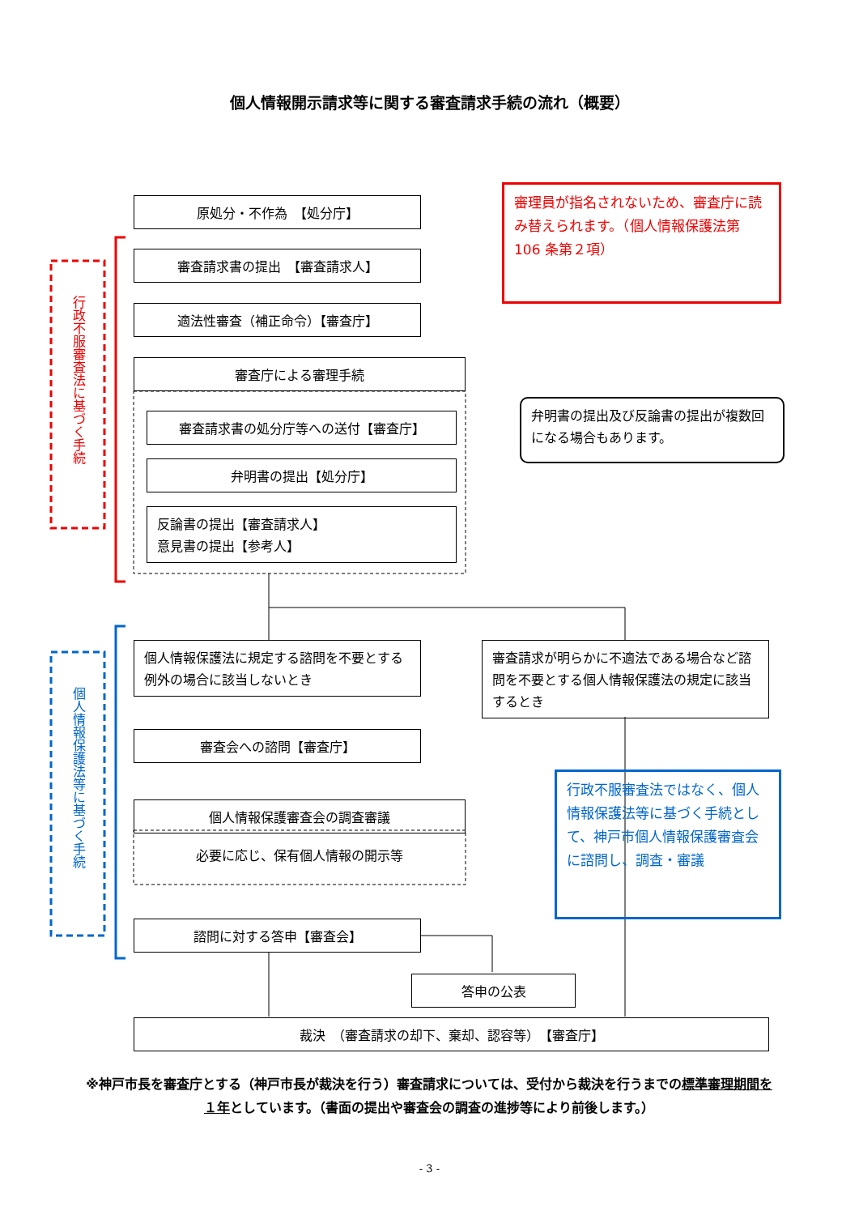個人情報開示請求等に関する審査請求手続の流れ（概要）
行政不服審査法に基づく手続
個人情報保護法等に基づく手続
原処分・不作為　【処分庁】
審査請求書の提出　【審査請求人】
適法性審査（補正命令）【審査庁】
審査庁による審理手続
審査請求書の処分庁等への送付【審査庁】
弁明書の提出【処分庁】
反論書の提出【審査請求人】
意見書の提出【参考人】
審理員が指名されないため、審査庁に読み替えられます。（個人情報保護法第 106 条第２項）
弁明書の提出及び反論書の提出が複数回になる場合もあります。
個人情報保護法に規定する諮問を不要とする例外の場合に該当しないとき
審査請求が明らかに不適法である場合など諮問を不要とする個人情報保護法の規定に該当するとき
審査会への諮問【審査庁】
個人情報保護審査会の調査審議
必要に応じ、保有個人情報の開示等
行政不服審査法ではなく、個人情報保護法等に基づく手続として、神戸市個人情報保護審査会に諮問し、調査・審議
諮問に対する答申【審査会】
答申の公表
裁決　（審査請求の却下、棄却、認容等）　【審査庁】
※神戸市長を審査庁とする（神戸市長が裁決を行う）審査請求については、受付から裁決を行うまでの標準審理期間を１年としています。（書面の提出や審査会の調査の進捗等により前後します。）
- 3 -